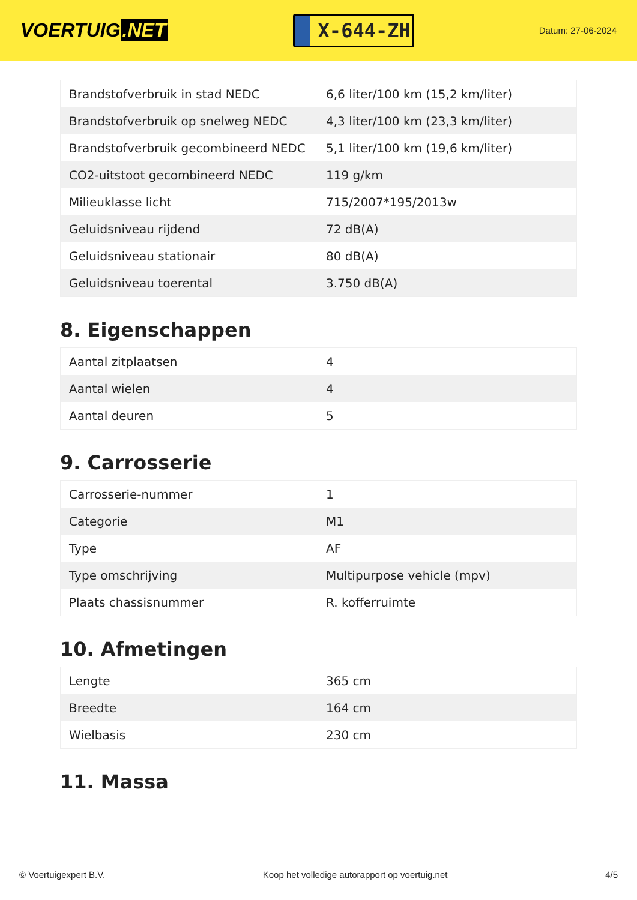VOERTUIG.NET
X-644-ZH
Datum: 27-06-2024
| Brandstofverbruik in stad NEDC | 6,6 liter/100 km (15,2 km/liter) |
| Brandstofverbruik op snelweg NEDC | 4,3 liter/100 km (23,3 km/liter) |
| Brandstofverbruik gecombineerd NEDC | 5,1 liter/100 km (19,6 km/liter) |
| CO2-uitstoot gecombineerd NEDC | 119 g/km |
| Milieuklasse licht | 715/2007*195/2013w |
| Geluidsniveau rijdend | 72 dB(A) |
| Geluidsniveau stationair | 80 dB(A) |
| Geluidsniveau toerental | 3.750 dB(A) |
8. Eigenschappen
| Aantal zitplaatsen | 4 |
| Aantal wielen | 4 |
| Aantal deuren | 5 |
9. Carrosserie
| Carrosserie-nummer | 1 |
| Categorie | M1 |
| Type | AF |
| Type omschrijving | Multipurpose vehicle (mpv) |
| Plaats chassisnummer | R. kofferruimte |
10. Afmetingen
| Lengte | 365 cm |
| Breedte | 164 cm |
| Wielbasis | 230 cm |
11. Massa
© Voertuigexpert B.V. Koop het volledige autorapport op voertuig.net 4/5